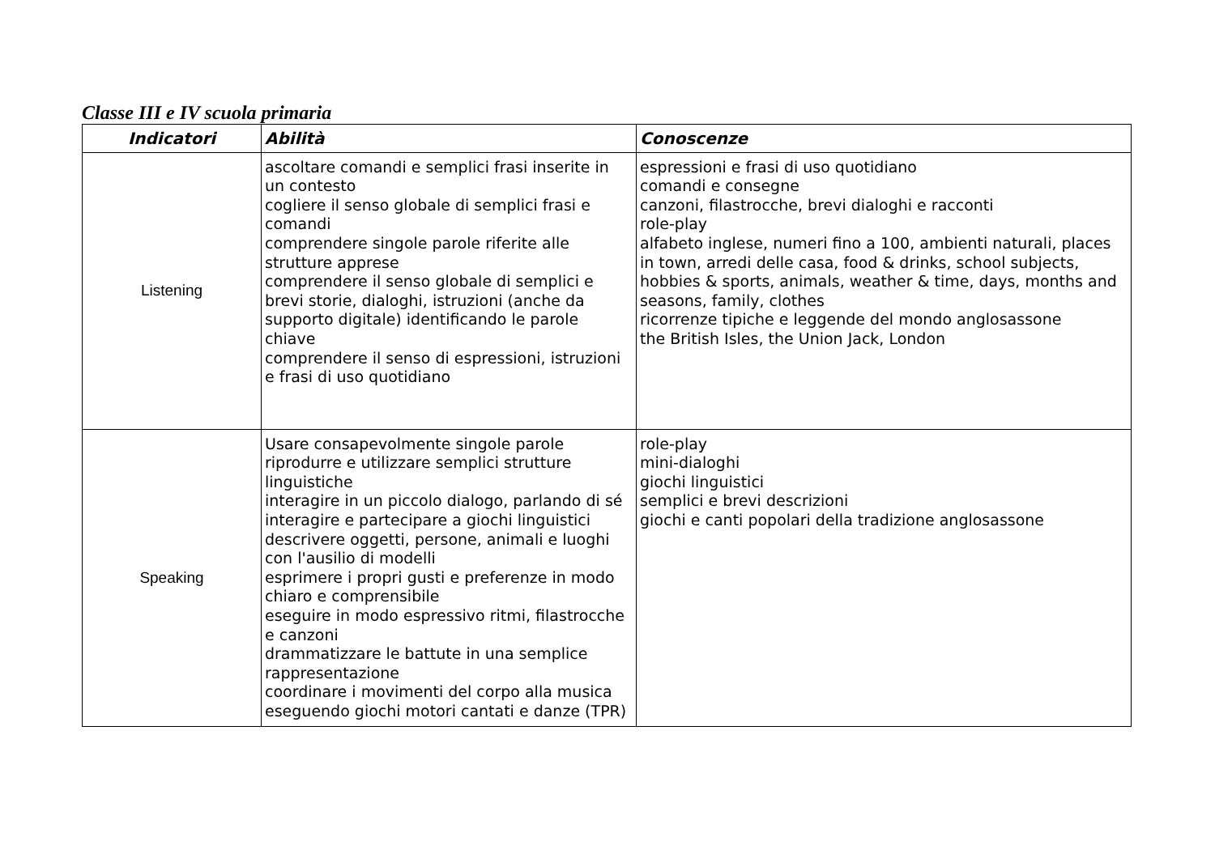Classe III e IV scuola primaria
| Indicatori | Abilità | Conoscenze |
| --- | --- | --- |
| Listening | ascoltare comandi e semplici frasi inserite in un contesto cogliere il senso globale di semplici frasi e comandi comprendere singole parole riferite alle strutture apprese comprendere il senso globale di semplici e brevi storie, dialoghi, istruzioni (anche da supporto digitale) identificando le parole chiave comprendere il senso di espressioni, istruzioni e frasi di uso quotidiano | espressioni e frasi di uso quotidiano comandi e consegne canzoni, filastrocche, brevi dialoghi e racconti role-play alfabeto inglese, numeri fino a 100, ambienti naturali, places in town, arredi delle casa, food & drinks, school subjects, hobbies & sports, animals, weather & time, days, months and seasons, family, clothes ricorrenze tipiche e leggende del mondo anglosassone the British Isles, the Union Jack, London |
| Speaking | Usare consapevolmente singole parole riprodurre e utilizzare semplici strutture linguistiche interagire in un piccolo dialogo, parlando di sé interagire e partecipare a giochi linguistici descrivere oggetti, persone, animali e luoghi con l'ausilio di modelli esprimere i propri gusti e preferenze in modo chiaro e comprensibile eseguire in modo espressivo ritmi, filastrocche e canzoni drammatizzare le battute in una semplice rappresentazione coordinare i movimenti del corpo alla musica eseguendo giochi motori cantati e danze (TPR) | role-play mini-dialoghi giochi linguistici semplici e brevi descrizioni giochi e canti popolari della tradizione anglosassone |